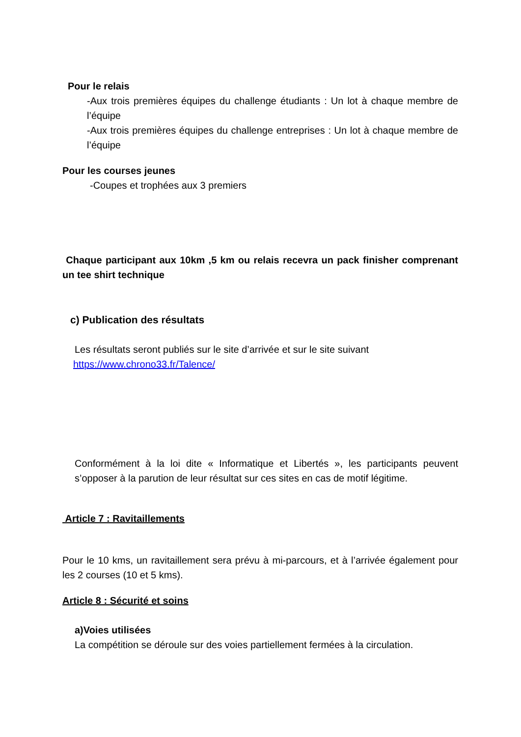Pour le relais
-Aux trois premières équipes du challenge étudiants : Un lot à chaque membre de l’équipe
-Aux trois premières équipes du challenge entreprises : Un lot à chaque membre de l’équipe
Pour les courses jeunes
-Coupes et trophées aux 3 premiers
Chaque participant aux 10km ,5 km ou relais recevra un pack finisher comprenant un tee shirt technique
c) Publication des résultats
Les résultats seront publiés sur le site d’arrivée et sur le site suivant
https://www.chrono33.fr/Talence/
Conformément à la loi dite « Informatique et Libertés », les participants peuvent s’opposer à la parution de leur résultat sur ces sites en cas de motif légitime.
Article 7 : Ravitaillements
Pour le 10 kms, un ravitaillement sera prévu à mi-parcours, et à l’arrivée également pour les 2 courses (10 et 5 kms).
Article 8 : Sécurité et soins
a)Voies utilisées
La compétition se déroule sur des voies partiellement fermées à la circulation.